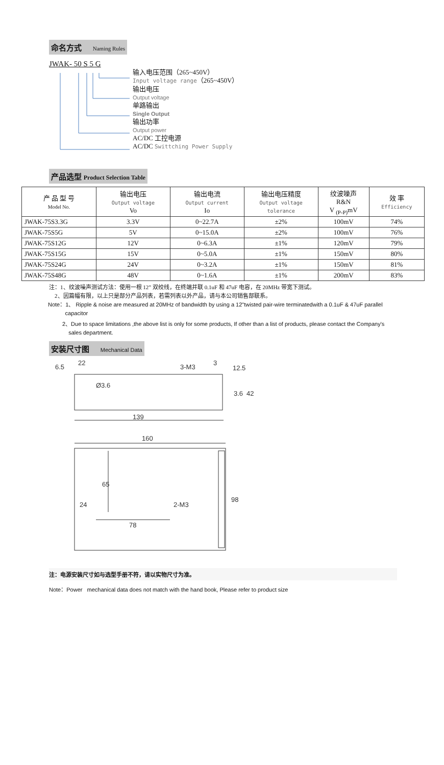命名方式 Naming Rules
JWAK- 50 S 5 G
输入电压范围（265~450V）
Input voltage range（265~450V）
输出电压
Output voltage
单路输出
Single Output
输出功率
Output power
AC/DC 工控电源
AC/DC Swittching Power Supply
产品选型 Product Selection Table
| 产 品 型 号 Model No. | 输出电压 Output voltage Vo | 输出电流 Output current Io | 输出电压精度 Output voltage tolerance | 纹波噪声 R&N V <sub>(P-P)</sub>mV | 效 率 Efficiency |
| --- | --- | --- | --- | --- | --- |
| JWAK-75S3.3G | 3.3V | 0~22.7A | ±2% | 100mV | 74% |
| JWAK-75S5G | 5V | 0~15.0A | ±2% | 100mV | 76% |
| JWAK-75S12G | 12V | 0~6.3A | ±1% | 120mV | 79% |
| JWAK-75S15G | 15V | 0~5.0A | ±1% | 150mV | 80% |
| JWAK-75S24G | 24V | 0~3.2A | ±1% | 150mV | 81% |
| JWAK-75S48G | 48V | 0~1.6A | ±1% | 200mV | 83% |
注：1、纹波噪声测试方法：使用一根 12” 双绞线，在终端并联 0.1uF 和 47uF 电容，在 20MHz 带宽下测试。
2、因篇幅有限，以上只是部分产品列表，若需列表以外产品，请与本公司销售部联系。
Note：1、 Ripple & noise are measured at 20MHz of bandwidth by using a 12"twisted pair-wire terminatedwith a 0.1uF & 47uF parallel
capacitor
2、Due to space limitations ,the above list is only for some products, If other than a list of products, please contact the Company's
sales department.
安装尺寸图 Mechanical Data
6.5
22
3-M3
3
12.5
Ø3.6
3.6
42
139
160
65
24
2-M3
78
98
注：电源安装尺寸如与选型手册不符，请以实物尺寸为准。
Note：Power mechanical data does not match with the hand book, Please refer to product size